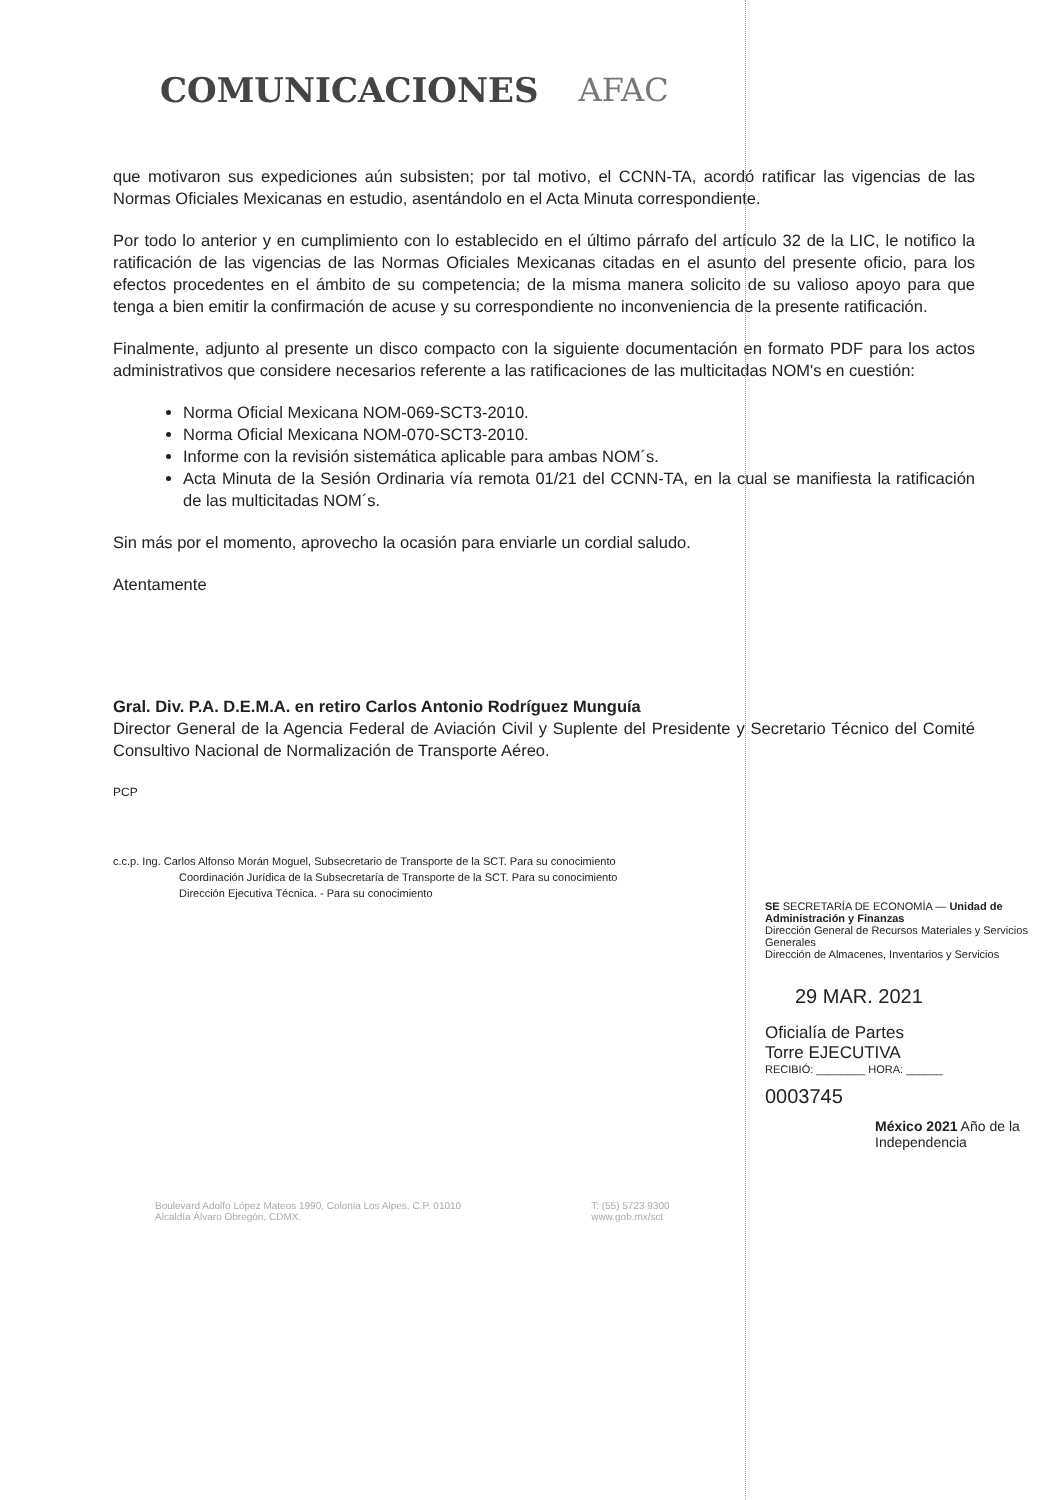COMUNICACIONES AFAC
que motivaron sus expediciones aún subsisten; por tal motivo, el CCNN-TA, acordó ratificar las vigencias de las Normas Oficiales Mexicanas en estudio, asentándolo en el Acta Minuta correspondiente.
Por todo lo anterior y en cumplimiento con lo establecido en el último párrafo del artículo 32 de la LIC, le notifico la ratificación de las vigencias de las Normas Oficiales Mexicanas citadas en el asunto del presente oficio, para los efectos procedentes en el ámbito de su competencia; de la misma manera solicito de su valioso apoyo para que tenga a bien emitir la confirmación de acuse y su correspondiente no inconveniencia de la presente ratificación.
Finalmente, adjunto al presente un disco compacto con la siguiente documentación en formato PDF para los actos administrativos que considere necesarios referente a las ratificaciones de las multicitadas NOM's en cuestión:
Norma Oficial Mexicana NOM-069-SCT3-2010.
Norma Oficial Mexicana NOM-070-SCT3-2010.
Informe con la revisión sistemática aplicable para ambas NOM´s.
Acta Minuta de la Sesión Ordinaria vía remota 01/21 del CCNN-TA, en la cual se manifiesta la ratificación de las multicitadas NOM´s.
Sin más por el momento, aprovecho la ocasión para enviarle un cordial saludo.
Atentamente
Gral. Div. P.A. D.E.M.A. en retiro Carlos Antonio Rodríguez Munguía
Director General de la Agencia Federal de Aviación Civil y Suplente del Presidente y Secretario Técnico del Comité Consultivo Nacional de Normalización de Transporte Aéreo.
PCP
c.c.p. Ing. Carlos Alfonso Morán Moguel, Subsecretario de Transporte de la SCT. Para su conocimiento
      Coordinación Jurídica de la Subsecretaría de Transporte de la SCT. Para su conocimiento
      Dirección Ejecutiva Técnica. - Para su conocimiento
SE SECRETARÍA DE ECONOMÍA — Unidad de Administración y Finanzas
Dirección General de Recursos Materiales y Servicios Generales
Dirección de Almacenes, Inventarios y Servicios
29 MAR. 2021
Oficialía de Partes
Torre EJECUTIVA
RECIBIÓ: ________ HORA: ______
0003745
México 2021 Año de la Independencia
Boulevard Adolfo López Mateos 1990, Colonia Los Alpes, C.P. 01010
Alcaldía Álvaro Obregón, CDMX.
T: (55) 5723 9300
www.gob.mx/sct